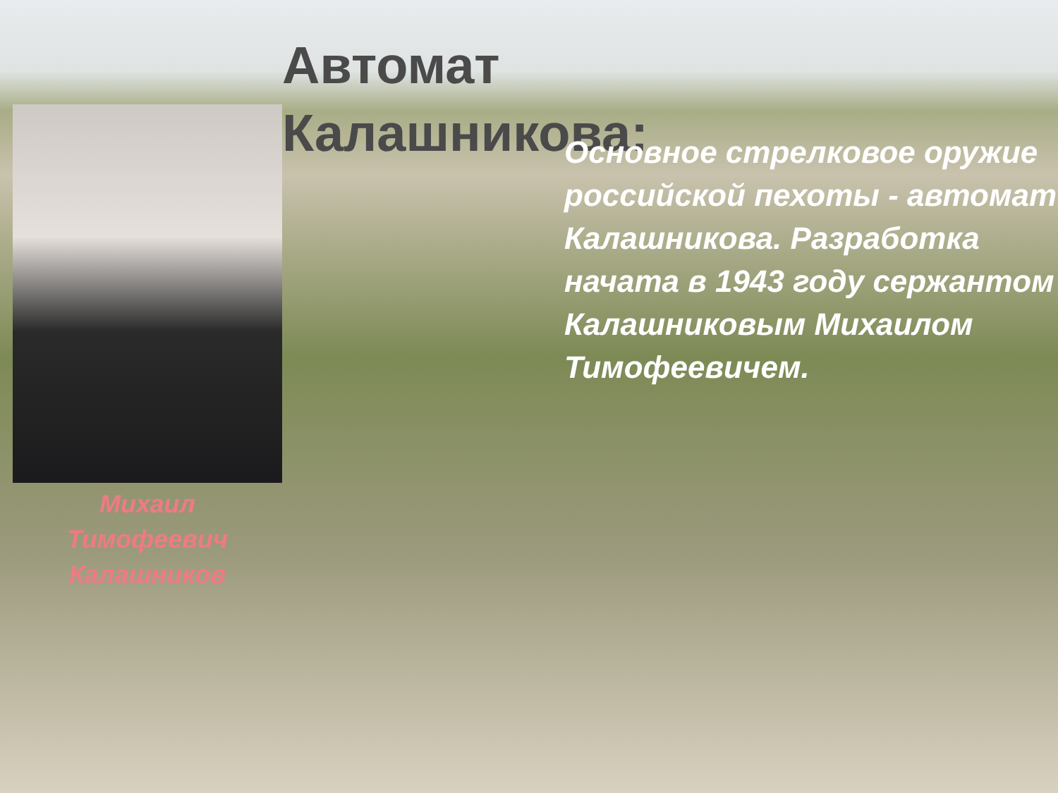Автомат
Калашникова:
Основное стрелковое оружие российской пехоты - автомат Калашникова. Разработка начата в 1943 году сержантом Калашниковым Михаилом Тимофеевичем.
Михаил
Тимофеевич
Калашников